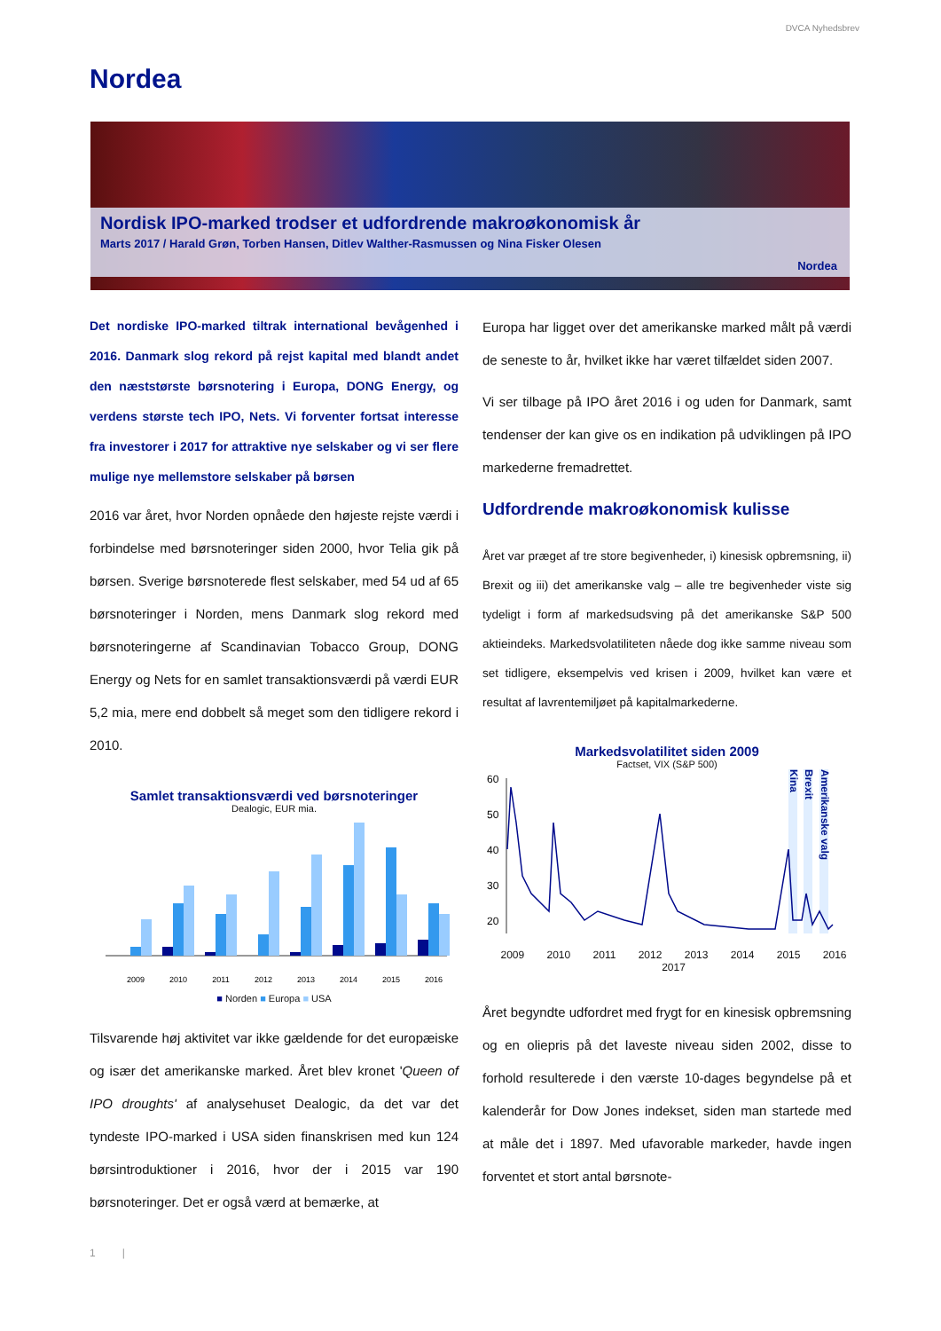DVCA Nyhedsbrev
Nordea
Nordisk IPO-marked trodser et udfordrende makroøkonomisk år
Marts 2017 / Harald Grøn, Torben Hansen, Ditlev Walther-Rasmussen og Nina Fisker Olesen
Nordea
Det nordiske IPO-marked tiltrak international bevågenhed i 2016. Danmark slog rekord på rejst kapital med blandt andet den næststørste børsnotering i Europa, DONG Energy, og verdens største tech IPO, Nets. Vi forventer fortsat interesse fra investorer i 2017 for attraktive nye selskaber og vi ser flere mulige nye mellemstore selskaber på børsen
2016 var året, hvor Norden opnåede den højeste rejste værdi i forbindelse med børsnoteringer siden 2000, hvor Telia gik på børsen. Sverige børsnoterede flest selskaber, med 54 ud af 65 børsnoteringer i Norden, mens Danmark slog rekord med børsnoteringerne af Scandinavian Tobacco Group, DONG Energy og Nets for en samlet transaktionsværdi på værdi EUR 5,2 mia, mere end dobbelt så meget som den tidligere rekord i 2010.
Samlet transaktionsværdi ved børsnoteringer
Dealogic, EUR mia.
2009
2010
2011
2012
2013
2014
2015
2016
■ Norden ■ Europa ■ USA
Tilsvarende høj aktivitet var ikke gældende for det europæiske og især det amerikanske marked. Året blev kronet 'Queen of IPO droughts' af analysehuset Dealogic, da det var det tyndeste IPO-marked i USA siden finanskrisen med kun 124 børsintroduktioner i 2016, hvor der i 2015 var 190 børsnoteringer. Det er også værd at bemærke, at
Europa har ligget over det amerikanske marked målt på værdi de seneste to år, hvilket ikke har været tilfældet siden 2007.
Vi ser tilbage på IPO året 2016 i og uden for Danmark, samt tendenser der kan give os en indikation på udviklingen på IPO markederne fremadrettet.
Udfordrende makroøkonomisk kulisse
Året var præget af tre store begivenheder, i) kinesisk opbremsning, ii) Brexit og iii) det amerikanske valg – alle tre begivenheder viste sig tydeligt i form af markedsudsving på det amerikanske S&P 500 aktieindeks. Markedsvolatiliteten nåede dog ikke samme niveau som set tidligere, eksempelvis ved krisen i 2009, hvilket kan være et resultat af lavrentemiljøet på kapitalmarkederne.
Markedsvolatilitet siden 2009
Factset, VIX (S&P 500)
60
50
40
30
20
Kina
Brexit
Amerikanske valg
2009 2010 2011 2012 2013 2014 2015 2016 2017
Året begyndte udfordret med frygt for en kinesisk opbremsning og en oliepris på det laveste niveau siden 2002, disse to forhold resulterede i den værste 10-dages begyndelse på et kalenderår for Dow Jones indekset, siden man startede med at måle det i 1897. Med ufavorable markeder, havde ingen forventet et stort antal børsnote-
1 |